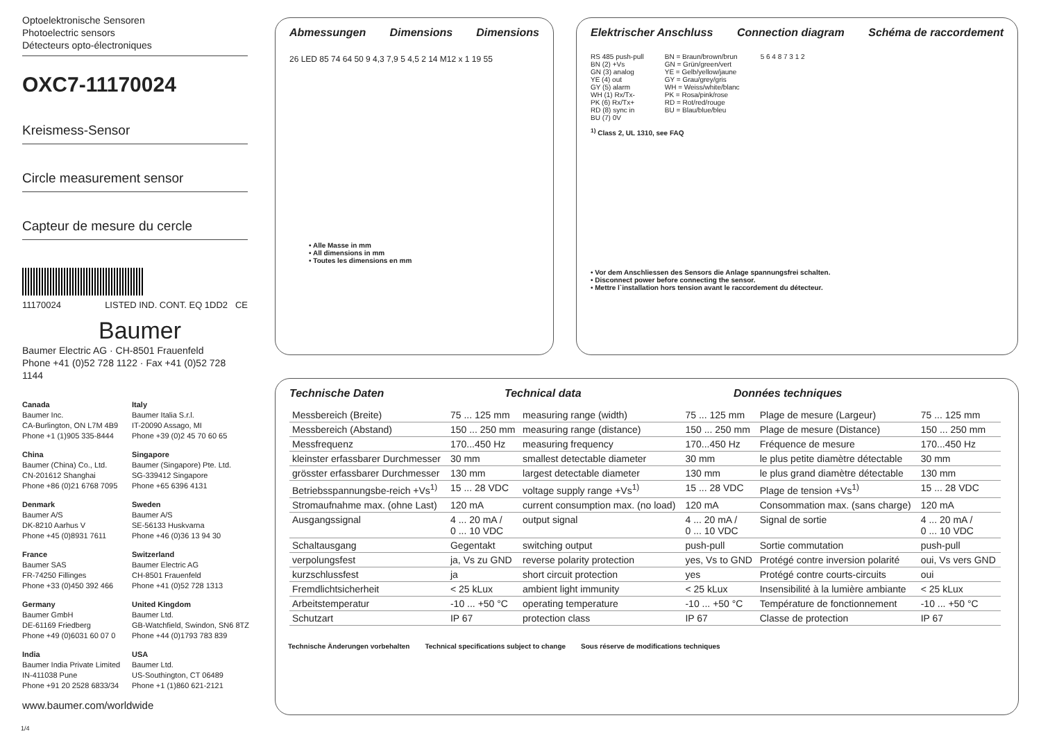Optoelektronische Sensoren
Photoelectric sensors
Détecteurs opto-électroniques
OXC7-11170024
Kreismess-Sensor
Circle measurement sensor
Capteur de mesure du cercle
11170024 LISTED IND. CONT. EQ 1DD2 CE
Baumer
Baumer Electric AG · CH-8501 Frauenfeld
Phone +41 (0)52 728 1122 · Fax +41 (0)52 728 1144
Abmessungen Dimensions Dimensions
26 LED 85 74 64 50 9 4,3 7,9 5 4,5 2 14 M12 x 1 19 55
• Alle Masse in mm
• All dimensions in mm
• Toutes les dimensions en mm
Elektrischer Anschluss Connection diagram Schéma de raccordement
RS 485 push-pull
BN (2) +Vs
GN (3) analog
YE (4) out
GY (5) alarm
WH (1) Rx/Tx-
PK (6) Rx/Tx+
RD (8) sync in
BU (7) 0V
BN = Braun/brown/brun
GN = Grün/green/vert
YE = Gelb/yellow/jaune
GY = Grau/grey/gris
WH = Weiss/white/blanc
PK = Rosa/pink/rose
RD = Rot/red/rouge
BU = Blau/blue/bleu
5 6 4 8 7 3 1 2
<sup>1)</sup> Class 2, UL 1310, see FAQ
• Vor dem Anschliessen des Sensors die Anlage spannungsfrei schalten.
• Disconnect power before connecting the sensor.
• Mettre l`installation hors tension avant le raccordement du détecteur.
Canada
Baumer Inc.
CA-Burlington, ON L7M 4B9
Phone +1 (1)905 335-8444
Italy
Baumer Italia S.r.l.
IT-20090 Assago, MI
Phone +39 (0)2 45 70 60 65
China
Baumer (China) Co., Ltd.
CN-201612 Shanghai
Phone +86 (0)21 6768 7095
Singapore
Baumer (Singapore) Pte. Ltd.
SG-339412 Singapore
Phone +65 6396 4131
Denmark
Baumer A/S
DK-8210 Aarhus V
Phone +45 (0)8931 7611
Sweden
Baumer A/S
SE-56133 Huskvarna
Phone +46 (0)36 13 94 30
France
Baumer SAS
FR-74250 Fillinges
Phone +33 (0)450 392 466
Switzerland
Baumer Electric AG
CH-8501 Frauenfeld
Phone +41 (0)52 728 1313
Germany
Baumer GmbH
DE-61169 Friedberg
Phone +49 (0)6031 60 07 0
United Kingdom
Baumer Ltd.
GB-Watchfield, Swindon, SN6 8TZ
Phone +44 (0)1793 783 839
India
Baumer India Private Limited
IN-411038 Pune
Phone +91 20 2528 6833/34
USA
Baumer Ltd.
US-Southington, CT 06489
Phone +1 (1)860 621-2121
www.baumer.com/worldwide
1/4
Technische Daten Technical data Données techniques
| Messbereich (Breite) | 75 ... 125 mm | measuring range (width) | 75 ... 125 mm | Plage de mesure (Largeur) | 75 ... 125 mm |
| Messbereich (Abstand) | 150 ... 250 mm | measuring range (distance) | 150 ... 250 mm | Plage de mesure (Distance) | 150 ... 250 mm |
| Messfrequenz | 170...450 Hz | measuring frequency | 170...450 Hz | Fréquence de mesure | 170...450 Hz |
| kleinster erfassbarer Durchmesser | 30 mm | smallest detectable diameter | 30 mm | le plus petite diamètre détectable | 30 mm |
| grösster erfassbarer Durchmesser | 130 mm | largest detectable diameter | 130 mm | le plus grand diamètre détectable | 130 mm |
| Betriebsspannungsbe-reich +Vs<sup>1)</sup> | 15 ... 28 VDC | voltage supply range +Vs<sup>1)</sup> | 15 ... 28 VDC | Plage de tension +Vs<sup>1)</sup> | 15 ... 28 VDC |
| Stromaufnahme max. (ohne Last) | 120 mA | current consumption max. (no load) | 120 mA | Consommation max. (sans charge) | 120 mA |
| Ausgangssignal | 4 ... 20 mA / 0 ... 10 VDC | output signal | 4 ... 20 mA / 0 ... 10 VDC | Signal de sortie | 4 ... 20 mA / 0 ... 10 VDC |
| Schaltausgang | Gegentakt | switching output | push-pull | Sortie commutation | push-pull |
| verpolungsfest | ja, Vs zu GND | reverse polarity protection | yes, Vs to GND | Protégé contre inversion polarité | oui, Vs vers GND |
| kurzschlussfest | ja | short circuit protection | yes | Protégé contre courts-circuits | oui |
| Fremdlichtsicherheit | < 25 kLux | ambient light immunity | < 25 kLux | Insensibilité à la lumière ambiante | < 25 kLux |
| Arbeitstemperatur | -10 ... +50 °C | operating temperature | -10 ... +50 °C | Température de fonctionnement | -10 ... +50 °C |
| Schutzart | IP 67 | protection class | IP 67 | Classe de protection | IP 67 |
Technische Änderungen vorbehalten Technical specifications subject to change Sous réserve de modifications techniques